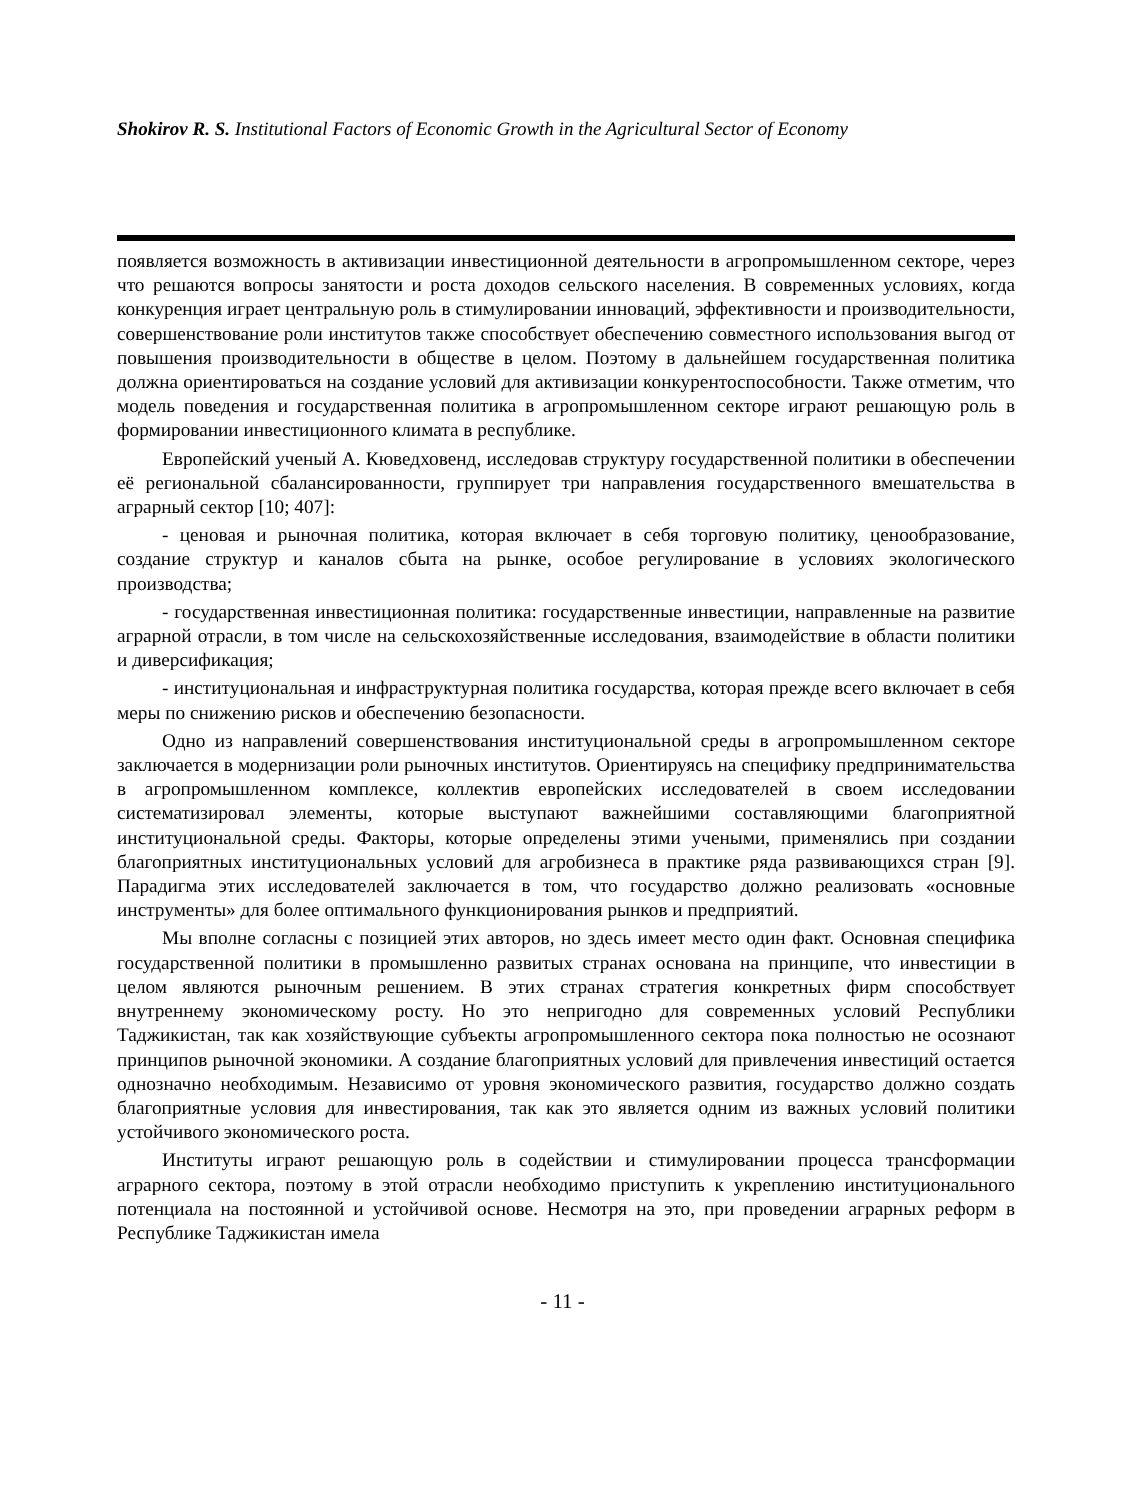Shokirov R. S. Institutional Factors of Economic Growth in the Agricultural Sector of Economy
появляется возможность в активизации инвестиционной деятельности в агропромышленном секторе, через что решаются вопросы занятости и роста доходов сельского населения. В современных условиях, когда конкуренция играет центральную роль в стимулировании инноваций, эффективности и производительности, совершенствование роли институтов также способствует обеспечению совместного использования выгод от повышения производительности в обществе в целом. Поэтому в дальнейшем государственная политика должна ориентироваться на создание условий для активизации конкурентоспособности. Также отметим, что модель поведения и государственная политика в агропромышленном секторе играют решающую роль в формировании инвестиционного климата в республике.
Европейский ученый А. Кюведховенд, исследовав структуру государственной политики в обеспечении её региональной сбалансированности, группирует три направления государственного вмешательства в аграрный сектор [10; 407]:
- ценовая и рыночная политика, которая включает в себя торговую политику, ценообразование, создание структур и каналов сбыта на рынке, особое регулирование в условиях экологического производства;
- государственная инвестиционная политика: государственные инвестиции, направленные на развитие аграрной отрасли, в том числе на сельскохозяйственные исследования, взаимодействие в области политики и диверсификация;
- институциональная и инфраструктурная политика государства, которая прежде всего включает в себя меры по снижению рисков и обеспечению безопасности.
Одно из направлений совершенствования институциональной среды в агропромышленном секторе заключается в модернизации роли рыночных институтов. Ориентируясь на специфику предпринимательства в агропромышленном комплексе, коллектив европейских исследователей в своем исследовании систематизировал элементы, которые выступают важнейшими составляющими благоприятной институциональной среды. Факторы, которые определены этими учеными, применялись при создании благоприятных институциональных условий для агробизнеса в практике ряда развивающихся стран [9]. Парадигма этих исследователей заключается в том, что государство должно реализовать «основные инструменты» для более оптимального функционирования рынков и предприятий.
Мы вполне согласны с позицией этих авторов, но здесь имеет место один факт. Основная специфика государственной политики в промышленно развитых странах основана на принципе, что инвестиции в целом являются рыночным решением. В этих странах стратегия конкретных фирм способствует внутреннему экономическому росту. Но это непригодно для современных условий Республики Таджикистан, так как хозяйствующие субъекты агропромышленного сектора пока полностью не осознают принципов рыночной экономики. А создание благоприятных условий для привлечения инвестиций остается однозначно необходимым. Независимо от уровня экономического развития, государство должно создать благоприятные условия для инвестирования, так как это является одним из важных условий политики устойчивого экономического роста.
Институты играют решающую роль в содействии и стимулировании процесса трансформации аграрного сектора, поэтому в этой отрасли необходимо приступить к укреплению институционального потенциала на постоянной и устойчивой основе. Несмотря на это, при проведении аграрных реформ в Республике Таджикистан имела
- 11 -